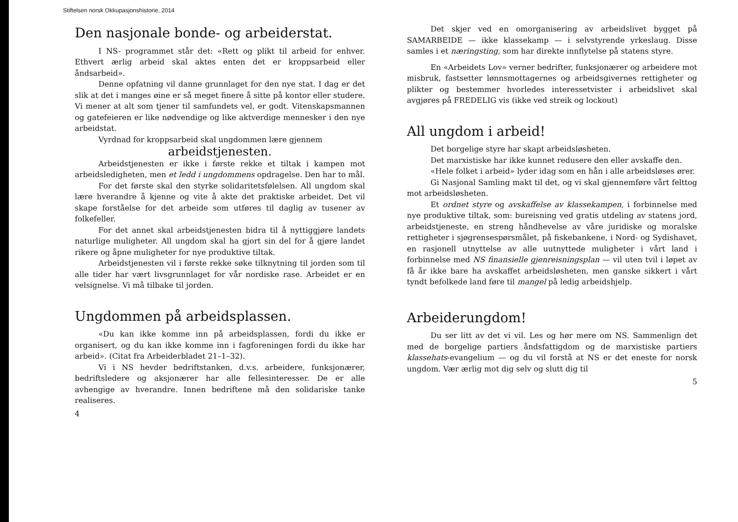Stiftelsen norsk Okkupasjonshistorie, 2014
Den nasjonale bonde- og arbeiderstat.
I NS- programmet står det: «Rett og plikt til arbeid for enhver. Ethvert ærlig arbeid skal aktes enten det er kroppsarbeid eller åndsarbeid».
Denne opfatning vil danne grunnlaget for den nye stat. I dag er det slik at det i manges øine er så meget finere å sitte på kontor eller studere. Vi mener at alt som tjener til samfundets vel, er godt. Vitenskapsmannen og gatefeieren er like nødvendige og like aktverdige mennesker i den nye arbeidstat.
Vyrdnad for kroppsarbeid skal ungdommen lære gjennem
arbeidstjenesten.
Arbeidstjenesten er ikke i første rekke et tiltak i kampen mot arbeidsledigheten, men et ledd i ungdommens opdragelse. Den har to mål.
For det første skal den styrke solidaritetsfølelsen. All ungdom skal lære hverandre å kjenne og vite å akte det praktiske arbeidet. Det vil skape forståelse for det arbeide som utføres til daglig av tusener av folkefeller.
For det annet skal arbeidstjenesten bidra til å nyttiggjøre landets naturlige muligheter. All ungdom skal ha gjort sin del for å gjøre landet rikere og åpne muligheter for nye produktive tiltak.
Arbeidstjenesten vil i første rekke søke tilknytning til jorden som til alle tider har vært livsgrunnlaget for vår nordiske rase. Arbeidet er en velsignelse. Vi må tilbake til jorden.
Ungdommen på arbeidsplassen.
«Du kan ikke komme inn på arbeidsplassen, fordi du ikke er organisert, og du kan ikke komme inn i fagforeningen fordi du ikke har arbeid». (Citat fra Arbeiderbladet 21–1–32).
Vi i NS hevder bedriftstanken, d.v.s. arbeidere, funksjonærer, bedriftsledere og aksjonærer har alle fellesinteresser. De er alle avhengige av hverandre. Innen bedriftene må den solidariske tanke realiseres.
4
Det skjer ved en omorganisering av arbeidslivet bygget på SAMARBEIDE — ikke klassekamp — i selvstyrende yrkeslaug. Disse samles i et næringsting, som har direkte innflytelse på statens styre.
En «Arbeidets Lov» verner bedrifter, funksjonærer og arbeidere mot misbruk, fastsetter lønnsmottagernes og arbeidsgivernes rettigheter og plikter og bestemmer hvorledes interessetvister i arbeidslivet skal avgjøres på FREDELIG vis (ikke ved streik og lockout)
All ungdom i arbeid!
Det borgelige styre har skapt arbeidsløsheten.
Det marxistiske har ikke kunnet redusere den eller avskaffe den.
«Hele folket i arbeid» lyder idag som en hån i alle arbeidsløses ører.
Gi Nasjonal Samling makt til det, og vi skal gjennemføre vårt felttog mot arbeidsløsheten.
Et ordnet styre og avskaffelse av klassekampen, i forbinnelse med nye produktive tiltak, som: bureisning ved gratis utdeling av statens jord, arbeidstjeneste, en streng håndhevelse av våre juridiske og moralske rettigheter i sjøgrensespørsmålet, på fiskebankene, i Nord- og Sydishavet, en rasjonell utnyttelse av alle uutnyttede muligheter i vårt land i forbinnelse med NS finansielle gjenreisningsplan — vil uten tvil i løpet av få år ikke bare ha avskaffet arbeidsløsheten, men ganske sikkert i vårt tyndt befolkede land føre til mangel på ledig arbeidshjelp.
Arbeiderungdom!
Du ser litt av det vi vil. Les og hør mere om NS. Sammenlign det med de borgelige partiers åndsfattigdom og de marxistiske partiers klassehats-evangelium — og du vil forstå at NS er det eneste for norsk ungdom. Vær ærlig mot dig selv og slutt dig til
5